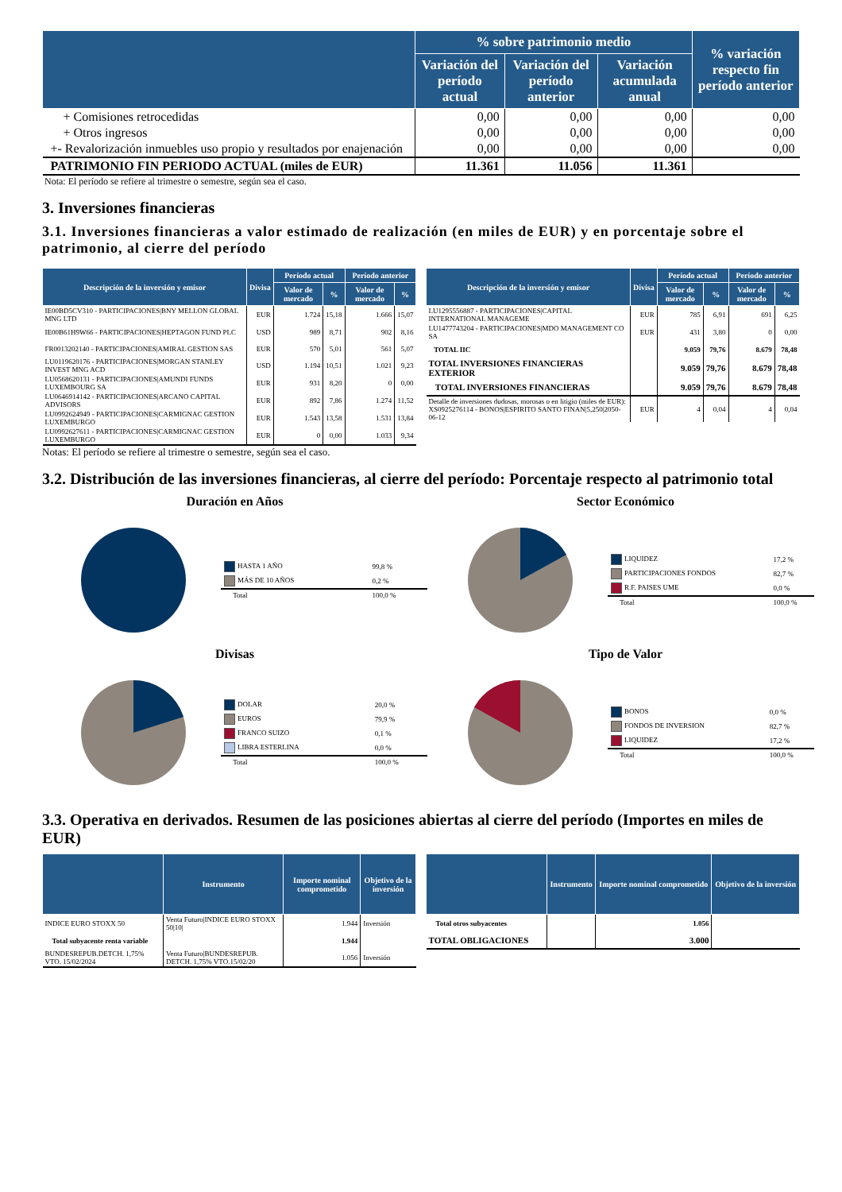| | % sobre patrimonio medio | | | % variación respecto fin período anterior |
| --- | --- | --- | --- | --- |
| | Variación del período actual | Variación del período anterior | Variación acumulada anual | |
| + Comisiones retrocedidas | 0,00 | 0,00 | 0,00 | 0,00 |
| + Otros ingresos | 0,00 | 0,00 | 0,00 | 0,00 |
| +- Revalorización inmuebles uso propio y resultados por enajenación | 0,00 | 0,00 | 0,00 | 0,00 |
| PATRIMONIO FIN PERIODO ACTUAL (miles de EUR) | 11.361 | 11.056 | 11.361 | |
Nota: El período se refiere al trimestre o semestre, según sea el caso.
3. Inversiones financieras
3.1. Inversiones financieras a valor estimado de realización (en miles de EUR) y en porcentaje sobre el patrimonio, al cierre del período
| Descripción de la inversión y emisor | Divisa | Período actual | | Período anterior | |
| --- | --- | --- | --- | --- | --- |
| | | Valor de mercado | % | Valor de mercado | % |
| IE00BD5CV310 - PARTICIPACIONES/BNY MELLON GLOBAL MNG LTD | EUR | 1.724 | 15,18 | 1.666 | 15,07 |
| IE00B61H9W66 - PARTICIPACIONES/HEPTAGON FUND PLC | USD | 989 | 8,71 | 902 | 8,16 |
| FR0013202140 - PARTICIPACIONES/AMIRAL GESTION SAS | EUR | 570 | 5,01 | 561 | 5,07 |
| LU0119620176 - PARTICIPACIONES/MORGAN STANLEY INVEST MNG ACD | USD | 1.194 | 10,51 | 1.021 | 9,23 |
| LU0568620131 - PARTICIPACIONES/AMUNDI FUNDS LUXEMBOURG SA | EUR | 931 | 8,20 | 0 | 0,00 |
| LU0646914142 - PARTICIPACIONES/ARCANO CAPITAL ADVISORS | EUR | 892 | 7,86 | 1.274 | 11,52 |
| LU0992624949 - PARTICIPACIONES/CARMIGNAC GESTION LUXEMBURGO | EUR | 1.543 | 13,58 | 1.531 | 13,84 |
| LU0992627611 - PARTICIPACIONES/CARMIGNAC GESTION LUXEMBURGO | EUR | 0 | 0,00 | 1.033 | 9,34 |
| Descripción de la inversión y emisor | Divisa | Período actual | | Período anterior | |
| --- | --- | --- | --- | --- | --- |
| | | Valor de mercado | % | Valor de mercado | % |
| LU1295556887 - PARTICIPACIONES/CAPITAL INTERNATIONAL MANAGEME | EUR | 785 | 6,91 | 691 | 6,25 |
| LU1477743204 - PARTICIPACIONES/MDO MANAGEMENT CO SA | EUR | 431 | 3,80 | 0 | 0,00 |
| TOTAL IIC | | 9.059 | 79,76 | 8.679 | 78,48 |
| TOTAL INVERSIONES FINANCIERAS EXTERIOR | | 9.059 | 79,76 | 8.679 | 78,48 |
| TOTAL INVERSIONES FINANCIERAS | | 9.059 | 79,76 | 8.679 | 78,48 |
| Detalle de inversiones dudosas, morosas o en litigio (miles de EUR): XS0925276114 - BONOS/ESPIRITO SANTO FINAN/5,250/2050-06-12 | EUR | 4 | 0,04 | 4 | 0,04 |
Notas: El período se refiere al trimestre o semestre, según sea el caso.
3.2. Distribución de las inversiones financieras, al cierre del período: Porcentaje respecto al patrimonio total
Duración en Años
| HASTA 1 AÑO | 99,8 % |
| MÁS DE 10 AÑOS | 0,2 % |
| Total | 100,0 % |
Sector Económico
| LIQUIDEZ | 17,2 % |
| PARTICIPACIONES FONDOS | 82,7 % |
| R.F. PAISES UME | 0,0 % |
| Total | 100,0 % |
Divisas
| DOLAR | 20,0 % |
| EUROS | 79,9 % |
| FRANCO SUIZO | 0,1 % |
| LIBRA ESTERLINA | 0,0 % |
| Total | 100,0 % |
Tipo de Valor
| BONOS | 0,0 % |
| FONDOS DE INVERSION | 82,7 % |
| LIQUIDEZ | 17,2 % |
| Total | 100,0 % |
3.3. Operativa en derivados. Resumen de las posiciones abiertas al cierre del período (Importes en miles de EUR)
| | Instrumento | Importe nominal comprometido | Objetivo de la inversión |
| --- | --- | --- | --- |
| INDICE EURO STOXX 50 | Venta Futuro/INDICE EURO STOXX 50/10/ | 1.944 | Inversión |
| Total subyacente renta variable | | 1.944 | |
| BUNDESREPUB.DETCH. 1,75% VTO. 15/02/2024 | Venta Futuro/BUNDESREPUB. DETCH. 1,75% VTO.15/02/20 | 1.056 | Inversión |
| | Instrumento | Importe nominal comprometido | Objetivo de la inversión |
| --- | --- | --- | --- |
| Total otros subyacentes | | 1.056 | |
| TOTAL OBLIGACIONES | | 3.000 | |